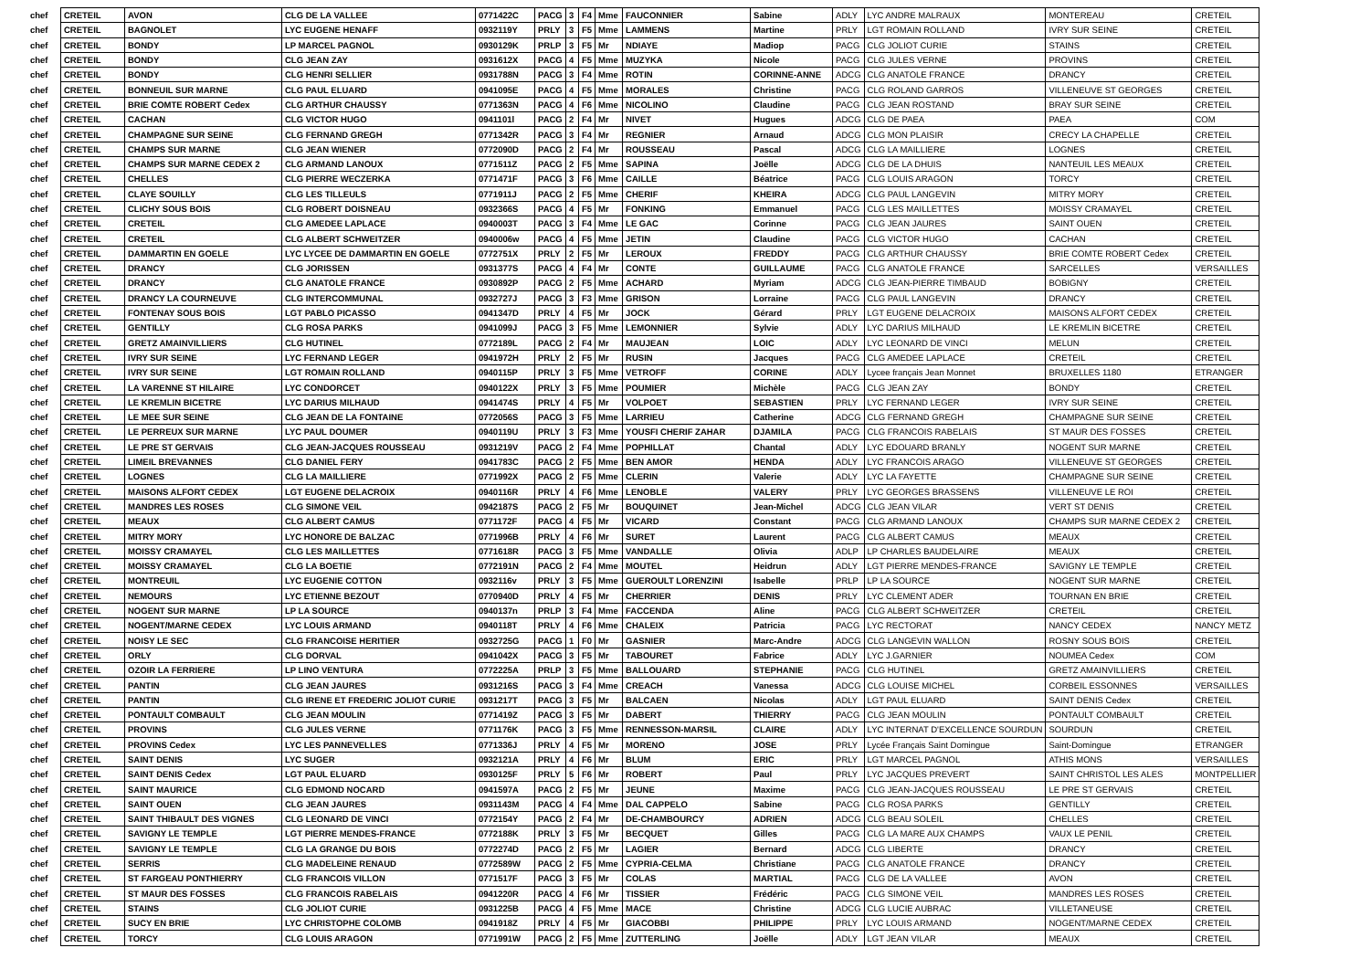| chef | CRETEIL | AVON | CLG DE LA VALLEE | 0771422C | PACG | 3 | F4 | Mme | FAUCONNIER | Sabine | ADLY | LYC ANDRE MALRAUX | MONTEREAU | CRETEIL |
| chef | CRETEIL | BAGNOLET | LYC EUGENE HENAFF | 0932119Y | PRLY | 3 | F5 | Mme | LAMMENS | Martine | PRLY | LGT ROMAIN ROLLAND | IVRY SUR SEINE | CRETEIL |
| chef | CRETEIL | BONDY | LP MARCEL PAGNOL | 0930129K | PRLP | 3 | F5 | Mr | NDIAYE | Madiop | PACG | CLG JOLIOT CURIE | STAINS | CRETEIL |
| chef | CRETEIL | BONDY | CLG JEAN ZAY | 0931612X | PACG | 4 | F5 | Mme | MUZYKA | Nicole | PACG | CLG JULES VERNE | PROVINS | CRETEIL |
| chef | CRETEIL | BONDY | CLG HENRI SELLIER | 0931788N | PACG | 3 | F4 | Mme | ROTIN | CORINNE-ANNE | ADCG | CLG ANATOLE FRANCE | DRANCY | CRETEIL |
| chef | CRETEIL | BONNEUIL SUR MARNE | CLG PAUL ELUARD | 0941095E | PACG | 4 | F5 | Mme | MORALES | Christine | PACG | CLG ROLAND GARROS | VILLENEUVE ST GEORGES | CRETEIL |
| chef | CRETEIL | BRIE COMTE ROBERT Cedex | CLG ARTHUR CHAUSSY | 0771363N | PACG | 4 | F6 | Mme | NICOLINO | Claudine | PACG | CLG JEAN ROSTAND | BRAY SUR SEINE | CRETEIL |
| chef | CRETEIL | CACHAN | CLG VICTOR HUGO | 0941101l | PACG | 2 | F4 | Mr | NIVET | Hugues | ADCG | CLG DE PAEA | PAEA | COM |
| chef | CRETEIL | CHAMPAGNE SUR SEINE | CLG FERNAND GREGH | 0771342R | PACG | 3 | F4 | Mr | REGNIER | Arnaud | ADCG | CLG MON PLAISIR | CRECY LA CHAPELLE | CRETEIL |
| chef | CRETEIL | CHAMPS SUR MARNE | CLG JEAN WIENER | 0772090D | PACG | 2 | F4 | Mr | ROUSSEAU | Pascal | ADCG | CLG LA MAILLIERE | LOGNES | CRETEIL |
| chef | CRETEIL | CHAMPS SUR MARNE CEDEX 2 | CLG ARMAND LANOUX | 0771511Z | PACG | 2 | F5 | Mme | SAPINA | Joëlle | ADCG | CLG DE LA DHUIS | NANTEUIL LES MEAUX | CRETEIL |
| chef | CRETEIL | CHELLES | CLG PIERRE WECZERKA | 0771471F | PACG | 3 | F6 | Mme | CAILLE | Béatrice | PACG | CLG LOUIS ARAGON | TORCY | CRETEIL |
| chef | CRETEIL | CLAYE SOUILLY | CLG LES TILLEULS | 0771911J | PACG | 2 | F5 | Mme | CHERIF | KHEIRA | ADCG | CLG PAUL LANGEVIN | MITRY MORY | CRETEIL |
| chef | CRETEIL | CLICHY SOUS BOIS | CLG ROBERT DOISNEAU | 0932366S | PACG | 4 | F5 | Mr | FONKING | Emmanuel | PACG | CLG LES MAILLETTES | MOISSY CRAMAYEL | CRETEIL |
| chef | CRETEIL | CRETEIL | CLG AMEDEE LAPLACE | 0940003T | PACG | 3 | F4 | Mme | LE GAC | Corinne | PACG | CLG JEAN JAURES | SAINT OUEN | CRETEIL |
| chef | CRETEIL | CRETEIL | CLG ALBERT SCHWEITZER | 0940006w | PACG | 4 | F5 | Mme | JETIN | Claudine | PACG | CLG VICTOR HUGO | CACHAN | CRETEIL |
| chef | CRETEIL | DAMMARTIN EN GOELE | LYC LYCEE DE DAMMARTIN EN GOELE | 0772751X | PRLY | 2 | F5 | Mr | LEROUX | FREDDY | PACG | CLG ARTHUR CHAUSSY | BRIE COMTE ROBERT Cedex | CRETEIL |
| chef | CRETEIL | DRANCY | CLG JORISSEN | 0931377S | PACG | 4 | F4 | Mr | CONTE | GUILLAUME | PACG | CLG ANATOLE FRANCE | SARCELLES | VERSAILLES |
| chef | CRETEIL | DRANCY | CLG ANATOLE FRANCE | 0930892P | PACG | 2 | F5 | Mme | ACHARD | Myriam | ADCG | CLG JEAN-PIERRE TIMBAUD | BOBIGNY | CRETEIL |
| chef | CRETEIL | DRANCY LA COURNEUVE | CLG INTERCOMMUNAL | 0932727J | PACG | 3 | F3 | Mme | GRISON | Lorraine | PACG | CLG PAUL LANGEVIN | DRANCY | CRETEIL |
| chef | CRETEIL | FONTENAY SOUS BOIS | LGT PABLO PICASSO | 0941347D | PRLY | 4 | F5 | Mr | JOCK | Gérard | PRLY | LGT EUGENE DELACROIX | MAISONS ALFORT CEDEX | CRETEIL |
| chef | CRETEIL | GENTILLY | CLG ROSA PARKS | 0941099J | PACG | 3 | F5 | Mme | LEMONNIER | Sylvie | ADLY | LYC DARIUS MILHAUD | LE KREMLIN BICETRE | CRETEIL |
| chef | CRETEIL | GRETZ AMAINVILLIERS | CLG HUTINEL | 0772189L | PACG | 2 | F4 | Mr | MAUJEAN | LOIC | ADLY | LYC LEONARD DE VINCI | MELUN | CRETEIL |
| chef | CRETEIL | IVRY SUR SEINE | LYC FERNAND LEGER | 0941972H | PRLY | 2 | F5 | Mr | RUSIN | Jacques | PACG | CLG AMEDEE LAPLACE | CRETEIL | CRETEIL |
| chef | CRETEIL | IVRY SUR SEINE | LGT ROMAIN ROLLAND | 0940115P | PRLY | 3 | F5 | Mme | VETROFF | CORINE | ADLY | Lycee français Jean Monnet | BRUXELLES 1180 | ETRANGER |
| chef | CRETEIL | LA VARENNE ST HILAIRE | LYC CONDORCET | 0940122X | PRLY | 3 | F5 | Mme | POUMIER | Michèle | PACG | CLG JEAN ZAY | BONDY | CRETEIL |
| chef | CRETEIL | LE KREMLIN BICETRE | LYC DARIUS MILHAUD | 0941474S | PRLY | 4 | F5 | Mr | VOLPOET | SEBASTIEN | PRLY | LYC FERNAND LEGER | IVRY SUR SEINE | CRETEIL |
| chef | CRETEIL | LE MEE SUR SEINE | CLG JEAN DE LA FONTAINE | 0772056S | PACG | 3 | F5 | Mme | LARRIEU | Catherine | ADCG | CLG FERNAND GREGH | CHAMPAGNE SUR SEINE | CRETEIL |
| chef | CRETEIL | LE PERREUX SUR MARNE | LYC PAUL DOUMER | 0940119U | PRLY | 3 | F3 | Mme | YOUSFI CHERIF ZAHAR | DJAMILA | PACG | CLG FRANCOIS RABELAIS | ST MAUR DES FOSSES | CRETEIL |
| chef | CRETEIL | LE PRE ST GERVAIS | CLG JEAN-JACQUES ROUSSEAU | 0931219V | PACG | 2 | F4 | Mme | POPHILLAT | Chantal | ADLY | LYC EDOUARD BRANLY | NOGENT SUR MARNE | CRETEIL |
| chef | CRETEIL | LIMEIL BREVANNES | CLG DANIEL FERY | 0941783C | PACG | 2 | F5 | Mme | BEN AMOR | HENDA | ADLY | LYC FRANCOIS ARAGO | VILLENEUVE ST GEORGES | CRETEIL |
| chef | CRETEIL | LOGNES | CLG LA MAILLIERE | 0771992X | PACG | 2 | F5 | Mme | CLERIN | Valerie | ADLY | LYC LA FAYETTE | CHAMPAGNE SUR SEINE | CRETEIL |
| chef | CRETEIL | MAISONS ALFORT CEDEX | LGT EUGENE DELACROIX | 0940116R | PRLY | 4 | F6 | Mme | LENOBLE | VALERY | PRLY | LYC GEORGES BRASSENS | VILLENEUVE LE ROI | CRETEIL |
| chef | CRETEIL | MANDRES LES ROSES | CLG SIMONE VEIL | 0942187S | PACG | 2 | F5 | Mr | BOUQUINET | Jean-Michel | ADCG | CLG JEAN VILAR | VERT ST DENIS | CRETEIL |
| chef | CRETEIL | MEAUX | CLG ALBERT CAMUS | 0771172F | PACG | 4 | F5 | Mr | VICARD | Constant | PACG | CLG ARMAND LANOUX | CHAMPS SUR MARNE CEDEX 2 | CRETEIL |
| chef | CRETEIL | MITRY MORY | LYC HONORE DE BALZAC | 0771996B | PRLY | 4 | F6 | Mr | SURET | Laurent | PACG | CLG ALBERT CAMUS | MEAUX | CRETEIL |
| chef | CRETEIL | MOISSY CRAMAYEL | CLG LES MAILLETTES | 0771618R | PACG | 3 | F5 | Mme | VANDALLE | Olivia | ADLP | LP CHARLES BAUDELAIRE | MEAUX | CRETEIL |
| chef | CRETEIL | MOISSY CRAMAYEL | CLG LA BOETIE | 0772191N | PACG | 2 | F4 | Mme | MOUTEL | Heidrun | ADLY | LGT PIERRE MENDES-FRANCE | SAVIGNY LE TEMPLE | CRETEIL |
| chef | CRETEIL | MONTREUIL | LYC EUGENIE COTTON | 0932116v | PRLY | 3 | F5 | Mme | GUEROULT LORENZINI | Isabelle | PRLP | LP LA SOURCE | NOGENT SUR MARNE | CRETEIL |
| chef | CRETEIL | NEMOURS | LYC ETIENNE BEZOUT | 0770940D | PRLY | 4 | F5 | Mr | CHERRIER | DENIS | PRLY | LYC CLEMENT ADER | TOURNAN EN BRIE | CRETEIL |
| chef | CRETEIL | NOGENT SUR MARNE | LP LA SOURCE | 0940137n | PRLP | 3 | F4 | Mme | FACCENDA | Aline | PACG | CLG ALBERT SCHWEITZER | CRETEIL | CRETEIL |
| chef | CRETEIL | NOGENT/MARNE CEDEX | LYC LOUIS ARMAND | 0940118T | PRLY | 4 | F6 | Mme | CHALEIX | Patricia | PACG | LYC RECTORAT | NANCY CEDEX | NANCY METZ |
| chef | CRETEIL | NOISY LE SEC | CLG FRANCOISE HERITIER | 0932725G | PACG | 1 | F0 | Mr | GASNIER | Marc-Andre | ADCG | CLG LANGEVIN WALLON | ROSNY SOUS BOIS | CRETEIL |
| chef | CRETEIL | ORLY | CLG DORVAL | 0941042X | PACG | 3 | F5 | Mr | TABOURET | Fabrice | ADLY | LYC J.GARNIER | NOUMEA Cedex | COM |
| chef | CRETEIL | OZOIR LA FERRIERE | LP LINO VENTURA | 0772225A | PRLP | 3 | F5 | Mme | BALLOUARD | STEPHANIE | PACG | CLG HUTINEL | GRETZ AMAINVILLIERS | CRETEIL |
| chef | CRETEIL | PANTIN | CLG JEAN JAURES | 0931216S | PACG | 3 | F4 | Mme | CREACH | Vanessa | ADCG | CLG LOUISE MICHEL | CORBEIL ESSONNES | VERSAILLES |
| chef | CRETEIL | PANTIN | CLG IRENE ET FREDERIC JOLIOT CURIE | 0931217T | PACG | 3 | F5 | Mr | BALCAEN | Nicolas | ADLY | LGT PAUL ELUARD | SAINT DENIS Cedex | CRETEIL |
| chef | CRETEIL | PONTAULT COMBAULT | CLG JEAN MOULIN | 0771419Z | PACG | 3 | F5 | Mr | DABERT | THIERRY | PACG | CLG JEAN MOULIN | PONTAULT COMBAULT | CRETEIL |
| chef | CRETEIL | PROVINS | CLG JULES VERNE | 0771176K | PACG | 3 | F5 | Mme | RENNESSON-MARSIL | CLAIRE | ADLY | LYC INTERNAT D'EXCELLENCE SOURDUN | SOURDUN | CRETEIL |
| chef | CRETEIL | PROVINS Cedex | LYC LES PANNEVELLES | 0771336J | PRLY | 4 | F5 | Mr | MORENO | JOSE | PRLY | Lycée Français Saint Domingue | Saint-Domingue | ETRANGER |
| chef | CRETEIL | SAINT DENIS | LYC SUGER | 0932121A | PRLY | 4 | F6 | Mr | BLUM | ERIC | PRLY | LGT MARCEL PAGNOL | ATHIS MONS | VERSAILLES |
| chef | CRETEIL | SAINT DENIS Cedex | LGT PAUL ELUARD | 0930125F | PRLY | 5 | F6 | Mr | ROBERT | Paul | PRLY | LYC JACQUES PREVERT | SAINT CHRISTOL LES ALES | MONTPELLIER |
| chef | CRETEIL | SAINT MAURICE | CLG EDMOND NOCARD | 0941597A | PACG | 2 | F5 | Mr | JEUNE | Maxime | PACG | CLG JEAN-JACQUES ROUSSEAU | LE PRE ST GERVAIS | CRETEIL |
| chef | CRETEIL | SAINT OUEN | CLG JEAN JAURES | 0931143M | PACG | 4 | F4 | Mme | DAL CAPPELO | Sabine | PACG | CLG ROSA PARKS | GENTILLY | CRETEIL |
| chef | CRETEIL | SAINT THIBAULT DES VIGNES | CLG LEONARD DE VINCI | 0772154Y | PACG | 2 | F4 | Mr | DE-CHAMBOURCY | ADRIEN | ADCG | CLG BEAU SOLEIL | CHELLES | CRETEIL |
| chef | CRETEIL | SAVIGNY LE TEMPLE | LGT PIERRE MENDES-FRANCE | 0772188K | PRLY | 3 | F5 | Mr | BECQUET | Gilles | PACG | CLG LA MARE AUX CHAMPS | VAUX LE PENIL | CRETEIL |
| chef | CRETEIL | SAVIGNY LE TEMPLE | CLG LA GRANGE DU BOIS | 0772274D | PACG | 2 | F5 | Mr | LAGIER | Bernard | ADCG | CLG LIBERTE | DRANCY | CRETEIL |
| chef | CRETEIL | SERRIS | CLG MADELEINE RENAUD | 0772589W | PACG | 2 | F5 | Mme | CYPRIA-CELMA | Christiane | PACG | CLG ANATOLE FRANCE | DRANCY | CRETEIL |
| chef | CRETEIL | ST FARGEAU PONTHIERRY | CLG FRANCOIS VILLON | 0771517F | PACG | 3 | F5 | Mr | COLAS | MARTIAL | PACG | CLG DE LA VALLEE | AVON | CRETEIL |
| chef | CRETEIL | ST MAUR DES FOSSES | CLG FRANCOIS RABELAIS | 0941220R | PACG | 4 | F6 | Mr | TISSIER | Frédéric | PACG | CLG SIMONE VEIL | MANDRES LES ROSES | CRETEIL |
| chef | CRETEIL | STAINS | CLG JOLIOT CURIE | 0931225B | PACG | 4 | F5 | Mme | MACE | Christine | ADCG | CLG LUCIE AUBRAC | VILLETANEUSE | CRETEIL |
| chef | CRETEIL | SUCY EN BRIE | LYC CHRISTOPHE COLOMB | 0941918Z | PRLY | 4 | F5 | Mr | GIACOBBI | PHILIPPE | PRLY | LYC LOUIS ARMAND | NOGENT/MARNE CEDEX | CRETEIL |
| chef | CRETEIL | TORCY | CLG LOUIS ARAGON | 0771991W | PACG | 2 | F5 | Mme | ZUTTERLING | Joëlle | ADLY | LGT JEAN VILAR | MEAUX | CRETEIL |